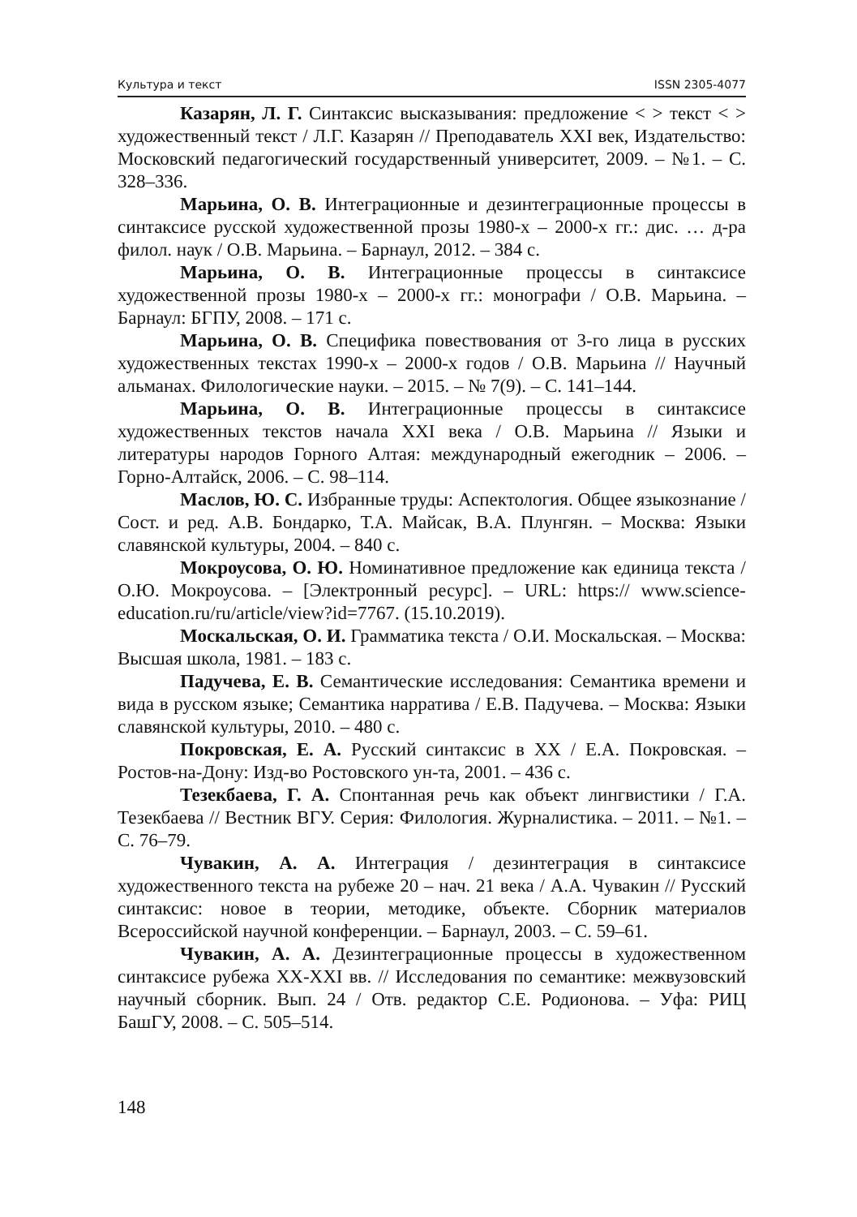Культура и текст ISSN 2305-4077
Казарян, Л. Г. Синтаксис высказывания: предложение < > текст < > художественный текст / Л.Г. Казарян // Преподаватель XXI век, Издательство: Московский педагогический государственный университет, 2009. – №1. – С. 328–336.
Марьина, О. В. Интеграционные и дезинтеграционные процессы в синтаксисе русской художественной прозы 1980-х – 2000-х гг.: дис. … д-ра филол. наук / О.В. Марьина. – Барнаул, 2012. – 384 с.
Марьина, О. В. Интеграционные процессы в синтаксисе художественной прозы 1980-х – 2000-х гг.: монографи / О.В. Марьина. – Барнаул: БГПУ, 2008. – 171 с.
Марьина, О. В. Специфика повествования от 3-го лица в русских художественных текстах 1990-х – 2000-х годов / О.В. Марьина // Научный альманах. Филологические науки. – 2015. – № 7(9). – С. 141–144.
Марьина, О. В. Интеграционные процессы в синтаксисе художественных текстов начала XXI века / О.В. Марьина // Языки и литературы народов Горного Алтая: международный ежегодник – 2006. – Горно-Алтайск, 2006. – С. 98–114.
Маслов, Ю. С. Избранные труды: Аспектология. Общее языкознание / Сост. и ред. А.В. Бондарко, Т.А. Майсак, В.А. Плунгян. – Москва: Языки славянской культуры, 2004. – 840 с.
Мокроусова, О. Ю. Номинативное предложение как единица текста / О.Ю. Мокроусова. – [Электронный ресурс]. – URL: https:// www.science-education.ru/ru/article/view?id=7767. (15.10.2019).
Москальская, О. И. Грамматика текста / О.И. Москальская. – Москва: Высшая школа, 1981. – 183 с.
Падучева, Е. В. Семантические исследования: Семантика времени и вида в русском языке; Семантика нарратива / Е.В. Падучева. – Москва: Языки славянской культуры, 2010. – 480 с.
Покровская, Е. А. Русский синтаксис в XX / Е.А. Покровская. – Ростов-на-Дону: Изд-во Ростовского ун-та, 2001. – 436 с.
Тезекбаева, Г. А. Спонтанная речь как объект лингвистики / Г.А. Тезекбаева // Вестник ВГУ. Серия: Филология. Журналистика. – 2011. – №1. – С. 76–79.
Чувакин, А. А. Интеграция / дезинтеграция в синтаксисе художественного текста на рубеже 20 – нач. 21 века / А.А. Чувакин // Русский синтаксис: новое в теории, методике, объекте. Сборник материалов Всероссийской научной конференции. – Барнаул, 2003. – С. 59–61.
Чувакин, А. А. Дезинтеграционные процессы в художественном синтаксисе рубежа XX-XXI вв. // Исследования по семантике: межвузовский научный сборник. Вып. 24 / Отв. редактор С.Е. Родионова. – Уфа: РИЦ БашГУ, 2008. – С. 505–514.
148